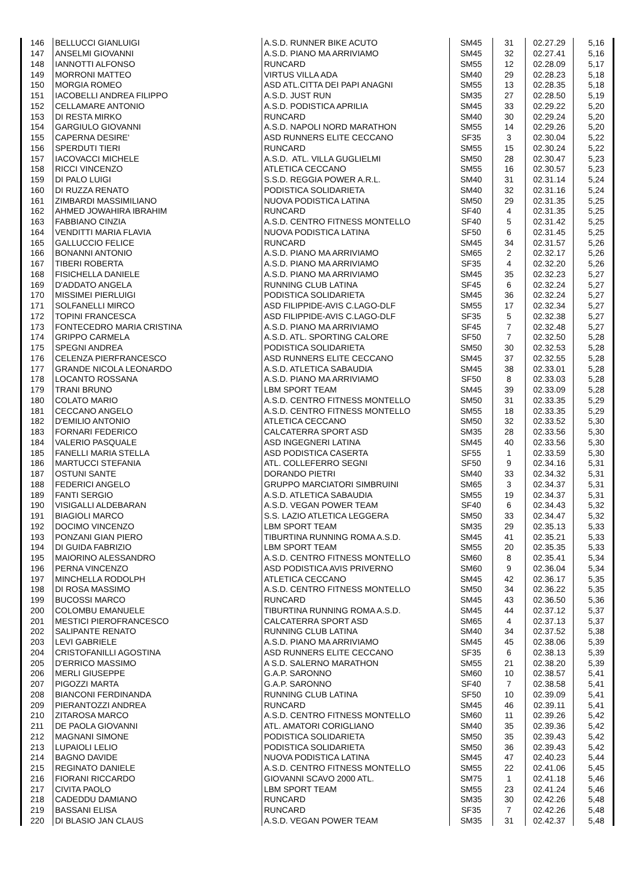| 146 | BELLUCCI GIANLUIGI | A.S.D. RUNNER BIKE ACUTO | SM45 | 31 | 02.27.29 | 5,16 |
| 147 | ANSELMI GIOVANNI | A.S.D. PIANO MA ARRIVIAMO | SM45 | 32 | 02.27.41 | 5,16 |
| 148 | IANNOTTI ALFONSO | RUNCARD | SM55 | 12 | 02.28.09 | 5,17 |
| 149 | MORRONI MATTEO | VIRTUS VILLA ADA | SM40 | 29 | 02.28.23 | 5,18 |
| 150 | MORGIA ROMEO | ASD ATL.CITTA DEI PAPI ANAGNI | SM55 | 13 | 02.28.35 | 5,18 |
| 151 | IACOBELLI ANDREA FILIPPO | A.S.D. JUST RUN | SM35 | 27 | 02.28.50 | 5,19 |
| 152 | CELLAMARE ANTONIO | A.S.D. PODISTICA APRILIA | SM45 | 33 | 02.29.22 | 5,20 |
| 153 | DI RESTA MIRKO | RUNCARD | SM40 | 30 | 02.29.24 | 5,20 |
| 154 | GARGIULO GIOVANNI | A.S.D. NAPOLI NORD MARATHON | SM55 | 14 | 02.29.26 | 5,20 |
| 155 | CAPERNA DESIRE' | ASD RUNNERS ELITE CECCANO | SF35 | 3 | 02.30.04 | 5,22 |
| 156 | SPERDUTI TIERI | RUNCARD | SM55 | 15 | 02.30.24 | 5,22 |
| 157 | IACOVACCI MICHELE | A.S.D. ATL. VILLA GUGLIELMI | SM50 | 28 | 02.30.47 | 5,23 |
| 158 | RICCI VINCENZO | ATLETICA CECCANO | SM55 | 16 | 02.30.57 | 5,23 |
| 159 | DI PALO LUIGI | S.S.D. REGGIA POWER A.R.L. | SM40 | 31 | 02.31.14 | 5,24 |
| 160 | DI RUZZA RENATO | PODISTICA SOLIDARIETA | SM40 | 32 | 02.31.16 | 5,24 |
| 161 | ZIMBARDI MASSIMILIANO | NUOVA PODISTICA LATINA | SM50 | 29 | 02.31.35 | 5,25 |
| 162 | AHMED JOWAHIRA IBRAHIM | RUNCARD | SF40 | 4 | 02.31.35 | 5,25 |
| 163 | FABBIANO CINZIA | A.S.D. CENTRO FITNESS MONTELLO | SF40 | 5 | 02.31.42 | 5,25 |
| 164 | VENDITTI MARIA FLAVIA | NUOVA PODISTICA LATINA | SF50 | 6 | 02.31.45 | 5,25 |
| 165 | GALLUCCIO FELICE | RUNCARD | SM45 | 34 | 02.31.57 | 5,26 |
| 166 | BONANNI ANTONIO | A.S.D. PIANO MA ARRIVIAMO | SM65 | 2 | 02.32.17 | 5,26 |
| 167 | TIBERI ROBERTA | A.S.D. PIANO MA ARRIVIAMO | SF35 | 4 | 02.32.20 | 5,26 |
| 168 | FISICHELLA DANIELE | A.S.D. PIANO MA ARRIVIAMO | SM45 | 35 | 02.32.23 | 5,27 |
| 169 | D'ADDATO ANGELA | RUNNING CLUB LATINA | SF45 | 6 | 02.32.24 | 5,27 |
| 170 | MISSIMEI PIERLUIGI | PODISTICA SOLIDARIETA | SM45 | 36 | 02.32.24 | 5,27 |
| 171 | SOLFANELLI MIRCO | ASD FILIPPIDE-AVIS C.LAGO-DLF | SM55 | 17 | 02.32.34 | 5,27 |
| 172 | TOPINI FRANCESCA | ASD FILIPPIDE-AVIS C.LAGO-DLF | SF35 | 5 | 02.32.38 | 5,27 |
| 173 | FONTECEDRO MARIA CRISTINA | A.S.D. PIANO MA ARRIVIAMO | SF45 | 7 | 02.32.48 | 5,27 |
| 174 | GRIPPO CARMELA | A.S.D. ATL. SPORTING CALORE | SF50 | 7 | 02.32.50 | 5,28 |
| 175 | SPEGNI ANDREA | PODISTICA SOLIDARIETA | SM50 | 30 | 02.32.53 | 5,28 |
| 176 | CELENZA PIERFRANCESCO | ASD RUNNERS ELITE CECCANO | SM45 | 37 | 02.32.55 | 5,28 |
| 177 | GRANDE NICOLA LEONARDO | A.S.D. ATLETICA SABAUDIA | SM45 | 38 | 02.33.01 | 5,28 |
| 178 | LOCANTO ROSSANA | A.S.D. PIANO MA ARRIVIAMO | SF50 | 8 | 02.33.03 | 5,28 |
| 179 | TRANI BRUNO | LBM SPORT TEAM | SM45 | 39 | 02.33.09 | 5,28 |
| 180 | COLATO MARIO | A.S.D. CENTRO FITNESS MONTELLO | SM50 | 31 | 02.33.35 | 5,29 |
| 181 | CECCANO ANGELO | A.S.D. CENTRO FITNESS MONTELLO | SM55 | 18 | 02.33.35 | 5,29 |
| 182 | D'EMILIO ANTONIO | ATLETICA CECCANO | SM50 | 32 | 02.33.52 | 5,30 |
| 183 | FORNARI FEDERICO | CALCATERRA SPORT ASD | SM35 | 28 | 02.33.56 | 5,30 |
| 184 | VALERIO PASQUALE | ASD INGEGNERI LATINA | SM45 | 40 | 02.33.56 | 5,30 |
| 185 | FANELLI MARIA STELLA | ASD PODISTICA CASERTA | SF55 | 1 | 02.33.59 | 5,30 |
| 186 | MARTUCCI STEFANIA | ATL. COLLEFERRO SEGNI | SF50 | 9 | 02.34.16 | 5,31 |
| 187 | OSTUNI SANTE | DORANDO PIETRI | SM40 | 33 | 02.34.32 | 5,31 |
| 188 | FEDERICI ANGELO | GRUPPO MARCIATORI SIMBRUINI | SM65 | 3 | 02.34.37 | 5,31 |
| 189 | FANTI SERGIO | A.S.D. ATLETICA SABAUDIA | SM55 | 19 | 02.34.37 | 5,31 |
| 190 | VISIGALLI ALDEBARAN | A.S.D. VEGAN POWER TEAM | SF40 | 6 | 02.34.43 | 5,32 |
| 191 | BIAGIOLI MARCO | S.S. LAZIO ATLETICA LEGGERA | SM50 | 33 | 02.34.47 | 5,32 |
| 192 | DOCIMO VINCENZO | LBM SPORT TEAM | SM35 | 29 | 02.35.13 | 5,33 |
| 193 | PONZANI GIAN PIERO | TIBURTINA RUNNING ROMA A.S.D. | SM45 | 41 | 02.35.21 | 5,33 |
| 194 | DI GUIDA FABRIZIO | LBM SPORT TEAM | SM55 | 20 | 02.35.35 | 5,33 |
| 195 | MAIORINO ALESSANDRO | A.S.D. CENTRO FITNESS MONTELLO | SM60 | 8 | 02.35.41 | 5,34 |
| 196 | PERNA VINCENZO | ASD PODISTICA AVIS PRIVERNO | SM60 | 9 | 02.36.04 | 5,34 |
| 197 | MINCHELLA RODOLPH | ATLETICA CECCANO | SM45 | 42 | 02.36.17 | 5,35 |
| 198 | DI ROSA MASSIMO | A.S.D. CENTRO FITNESS MONTELLO | SM50 | 34 | 02.36.22 | 5,35 |
| 199 | BUCOSSI MARCO | RUNCARD | SM45 | 43 | 02.36.50 | 5,36 |
| 200 | COLOMBU EMANUELE | TIBURTINA RUNNING ROMA A.S.D. | SM45 | 44 | 02.37.12 | 5,37 |
| 201 | MESTICI PIEROFRANCESCO | CALCATERRA SPORT ASD | SM65 | 4 | 02.37.13 | 5,37 |
| 202 | SALIPANTE RENATO | RUNNING CLUB LATINA | SM40 | 34 | 02.37.52 | 5,38 |
| 203 | LEVI GABRIELE | A.S.D. PIANO MA ARRIVIAMO | SM45 | 45 | 02.38.06 | 5,39 |
| 204 | CRISTOFANILLI AGOSTINA | ASD RUNNERS ELITE CECCANO | SF35 | 6 | 02.38.13 | 5,39 |
| 205 | D'ERRICO MASSIMO | A S.D. SALERNO MARATHON | SM55 | 21 | 02.38.20 | 5,39 |
| 206 | MERLI GIUSEPPE | G.A.P. SARONNO | SM60 | 10 | 02.38.57 | 5,41 |
| 207 | PIGOZZI MARTA | G.A.P. SARONNO | SF40 | 7 | 02.38.58 | 5,41 |
| 208 | BIANCONI FERDINANDA | RUNNING CLUB LATINA | SF50 | 10 | 02.39.09 | 5,41 |
| 209 | PIERANTOZZI ANDREA | RUNCARD | SM45 | 46 | 02.39.11 | 5,41 |
| 210 | ZITAROSA MARCO | A.S.D. CENTRO FITNESS MONTELLO | SM60 | 11 | 02.39.26 | 5,42 |
| 211 | DE PAOLA GIOVANNI | ATL. AMATORI CORIGLIANO | SM40 | 35 | 02.39.36 | 5,42 |
| 212 | MAGNANI SIMONE | PODISTICA SOLIDARIETA | SM50 | 35 | 02.39.43 | 5,42 |
| 213 | LUPAIOLI LELIO | PODISTICA SOLIDARIETA | SM50 | 36 | 02.39.43 | 5,42 |
| 214 | BAGNO DAVIDE | NUOVA PODISTICA LATINA | SM45 | 47 | 02.40.23 | 5,44 |
| 215 | REGINATO DANIELE | A.S.D. CENTRO FITNESS MONTELLO | SM55 | 22 | 02.41.06 | 5,45 |
| 216 | FIORANI RICCARDO | GIOVANNI SCAVO 2000 ATL. | SM75 | 1 | 02.41.18 | 5,46 |
| 217 | CIVITA PAOLO | LBM SPORT TEAM | SM55 | 23 | 02.41.24 | 5,46 |
| 218 | CADEDDU DAMIANO | RUNCARD | SM35 | 30 | 02.42.26 | 5,48 |
| 219 | BASSANI ELISA | RUNCARD | SF35 | 7 | 02.42.26 | 5,48 |
| 220 | DI BLASIO JAN CLAUS | A.S.D. VEGAN POWER TEAM | SM35 | 31 | 02.42.37 | 5,48 |